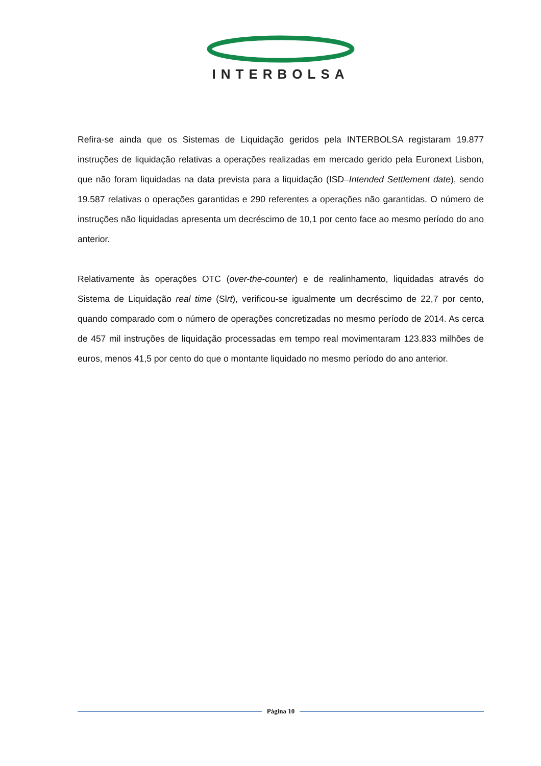INTERBOLSA
Refira-se ainda que os Sistemas de Liquidação geridos pela INTERBOLSA registaram 19.877 instruções de liquidação relativas a operações realizadas em mercado gerido pela Euronext Lisbon, que não foram liquidadas na data prevista para a liquidação (ISD–Intended Settlement date), sendo 19.587 relativas o operações garantidas e 290 referentes a operações não garantidas. O número de instruções não liquidadas apresenta um decréscimo de 10,1 por cento face ao mesmo período do ano anterior.
Relativamente às operações OTC (over-the-counter) e de realinhamento, liquidadas através do Sistema de Liquidação real time (Slrt), verificou-se igualmente um decréscimo de 22,7 por cento, quando comparado com o número de operações concretizadas no mesmo período de 2014. As cerca de 457 mil instruções de liquidação processadas em tempo real movimentaram 123.833 milhões de euros, menos 41,5 por cento do que o montante liquidado no mesmo período do ano anterior.
Página 10